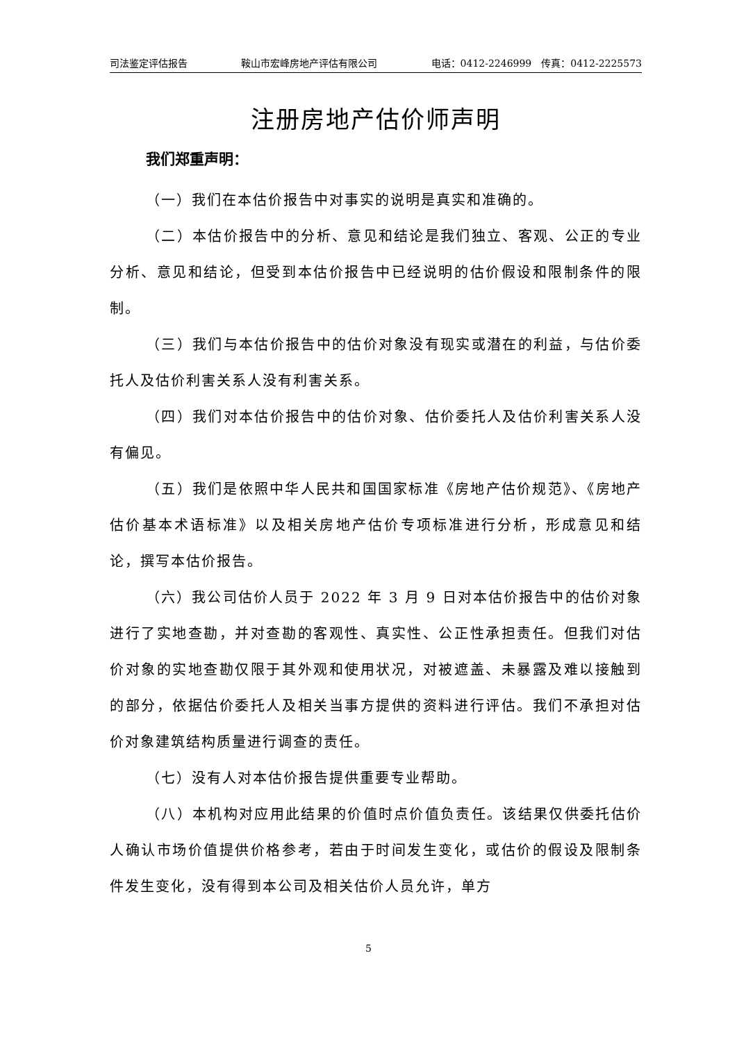司法鉴定评估报告 鞍山市宏峰房地产评估有限公司 电话：0412-2246999　传真：0412-2225573
注册房地产估价师声明
我们郑重声明：
（一）我们在本估价报告中对事实的说明是真实和准确的。
（二）本估价报告中的分析、意见和结论是我们独立、客观、公正的专业分析、意见和结论，但受到本估价报告中已经说明的估价假设和限制条件的限制。
（三）我们与本估价报告中的估价对象没有现实或潜在的利益，与估价委托人及估价利害关系人没有利害关系。
（四）我们对本估价报告中的估价对象、估价委托人及估价利害关系人没有偏见。
（五）我们是依照中华人民共和国国家标准《房地产估价规范》、《房地产估价基本术语标准》以及相关房地产估价专项标准进行分析，形成意见和结论，撰写本估价报告。
（六）我公司估价人员于 2022 年 3 月 9 日对本估价报告中的估价对象进行了实地查勘，并对查勘的客观性、真实性、公正性承担责任。但我们对估价对象的实地查勘仅限于其外观和使用状况，对被遮盖、未暴露及难以接触到的部分，依据估价委托人及相关当事方提供的资料进行评估。我们不承担对估价对象建筑结构质量进行调查的责任。
（七）没有人对本估价报告提供重要专业帮助。
（八）本机构对应用此结果的价值时点价值负责任。该结果仅供委托估价人确认市场价值提供价格参考，若由于时间发生变化，或估价的假设及限制条件发生变化，没有得到本公司及相关估价人员允许，单方
5